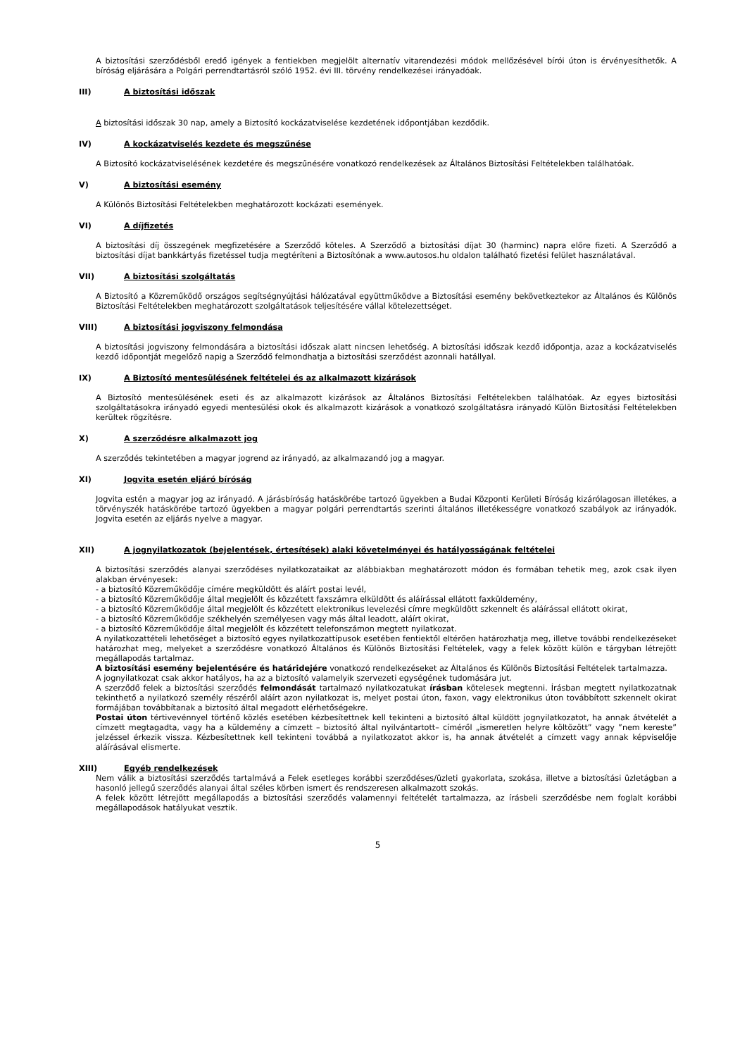A biztosítási szerződésből eredő igények a fentiekben megjelölt alternatív vitarendezési módok mellőzésével bírói úton is érvényesíthetők. A bíróság eljárására a Polgári perrendtartásról szóló 1952. évi III. törvény rendelkezései irányadóak.
III) A biztosítási időszak
A biztosítási időszak 30 nap, amely a Biztosító kockázatviselése kezdetének időpontjában kezdődik.
IV) A kockázatviselés kezdete és megszűnése
A Biztosító kockázatviselésének kezdetére és megszűnésére vonatkozó rendelkezések az Általános Biztosítási Feltételekben találhatóak.
V) A biztosítási esemény
A Különös Biztosítási Feltételekben meghatározott kockázati események.
VI) A díjfizetés
A biztosítási díj összegének megfizetésére a Szerződő köteles. A Szerződő a biztosítási díjat 30 (harminc) napra előre fizeti. A Szerződő a biztosítási díjat bankkártyás fizetéssel tudja megtéríteni a Biztosítónak a www.autosos.hu oldalon található fizetési felület használatával.
VII) A biztosítási szolgáltatás
A Biztosító a Közreműködő országos segítségnyújtási hálózatával együttműködve a Biztosítási esemény bekövetkeztekor az Általános és Különös Biztosítási Feltételekben meghatározott szolgáltatások teljesítésére vállal kötelezettséget.
VIII) A biztosítási jogviszony felmondása
A biztosítási jogviszony felmondására a biztosítási időszak alatt nincsen lehetőség. A biztosítási időszak kezdő időpontja, azaz a kockázatviselés kezdő időpontját megelőző napig a Szerződő felmondhatja a biztosítási szerződést azonnali hatállyal.
IX) A Biztosító mentesülésének feltételei és az alkalmazott kizárások
A Biztosító mentesülésének eseti és az alkalmazott kizárások az Általános Biztosítási Feltételekben találhatóak. Az egyes biztosítási szolgáltatásokra irányadó egyedi mentesülési okok és alkalmazott kizárások a vonatkozó szolgáltatásra irányadó Külön Biztosítási Feltételekben kerültek rögzítésre.
X) A szerződésre alkalmazott jog
A szerződés tekintetében a magyar jogrend az irányadó, az alkalmazandó jog a magyar.
XI) Jogvita esetén eljáró bíróság
Jogvita estén a magyar jog az irányadó. A járásbíróság hatáskörébe tartozó ügyekben a Budai Központi Kerületi Bíróság kizárólagosan illetékes, a törvényszék hatáskörébe tartozó ügyekben a magyar polgári perrendtartás szerinti általános illetékességre vonatkozó szabályok az irányadók. Jogvita esetén az eljárás nyelve a magyar.
XII) A jognyilatkozatok (bejelentések, értesítések) alaki követelményei és hatályosságának feltételei
A biztosítási szerződés alanyai szerződéses nyilatkozataikat az alábbiakban meghatározott módon és formában tehetik meg, azok csak ilyen alakban érvényesek:
- a biztosító Közreműködője címére megküldött és aláírt postai levél,
- a biztosító Közreműködője által megjelölt és közzétett faxszámra elküldött és aláírással ellátott faxküldemény,
- a biztosító Közreműködője által megjelölt és közzétett elektronikus levelezési címre megküldött szkennelt és aláírással ellátott okirat,
- a biztosító Közreműködője székhelyén személyesen vagy más által leadott, aláírt okirat,
- a biztosító Közreműködője által megjelölt és közzétett telefonszámon megtett nyilatkozat.
A nyilatkozattételi lehetőséget a biztosító egyes nyilatkozattípusok esetében fentiektől eltérően határozhatja meg, illetve további rendelkezéseket határozhat meg, melyeket a szerződésre vonatkozó Általános és Különös Biztosítási Feltételek, vagy a felek között külön e tárgyban létrejött megállapodás tartalmaz.
A biztosítási esemény bejelentésére és határidejére vonatkozó rendelkezéseket az Általános és Különös Biztosítási Feltételek tartalmazza.
A jognyilatkozat csak akkor hatályos, ha az a biztosító valamelyik szervezeti egységének tudomására jut.
A szerződő felek a biztosítási szerződés felmondását tartalmazó nyilatkozatukat írásban kötelesek megtenni. Írásban megtett nyilatkozatnak tekinthető a nyilatkozó személy részéről aláírt azon nyilatkozat is, melyet postai úton, faxon, vagy elektronikus úton továbbított szkennelt okirat formájában továbbítanak a biztosító által megadott elérhetőségekre.
Postai úton tértivevénnyel történő közlés esetében kézbesítettnek kell tekinteni a biztosító által küldött jognyilatkozatot, ha annak átvételét a címzett megtagadta, vagy ha a küldemény a címzett – biztosító által nyilvántartott– címéről „ismeretlen helyre költözött” vagy ”nem kereste” jelzéssel érkezik vissza. Kézbesítettnek kell tekinteni továbbá a nyilatkozatot akkor is, ha annak átvételét a címzett vagy annak képviselője aláírásával elismerte.
XIII) Egyéb rendelkezések
Nem válik a biztosítási szerződés tartalmává a Felek esetleges korábbi szerződéses/üzleti gyakorlata, szokása, illetve a biztosítási üzletágban a hasonló jellegű szerződés alanyai által széles körben ismert és rendszeresen alkalmazott szokás.
A felek között létrejött megállapodás a biztosítási szerződés valamennyi feltételét tartalmazza, az írásbeli szerződésbe nem foglalt korábbi megállapodások hatályukat vesztik.
5